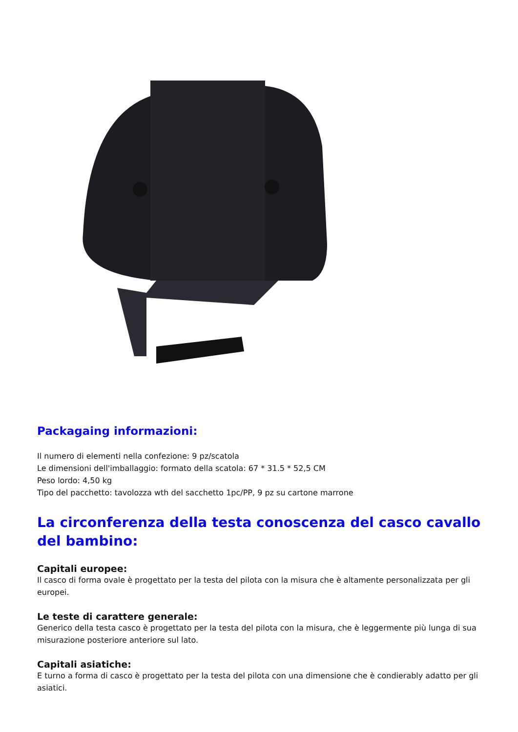Packagaing informazioni:
Il numero di elementi nella confezione: 9 pz/scatola
Le dimensioni dell'imballaggio: formato della scatola: 67 * 31.5 * 52,5 CM
Peso lordo: 4,50 kg
Tipo del pacchetto: tavolozza wth del sacchetto 1pc/PP, 9 pz su cartone marrone
La circonferenza della testa conoscenza del casco cavallo del bambino:
Capitali europee:
Il casco di forma ovale è progettato per la testa del pilota con la misura che è altamente personalizzata per gli europei.
Le teste di carattere generale:
Generico della testa casco è progettato per la testa del pilota con la misura, che è leggermente più lunga di sua misurazione posteriore anteriore sul lato.
Capitali asiatiche:
E turno a forma di casco è progettato per la testa del pilota con una dimensione che è condierably adatto per gli asiatici.